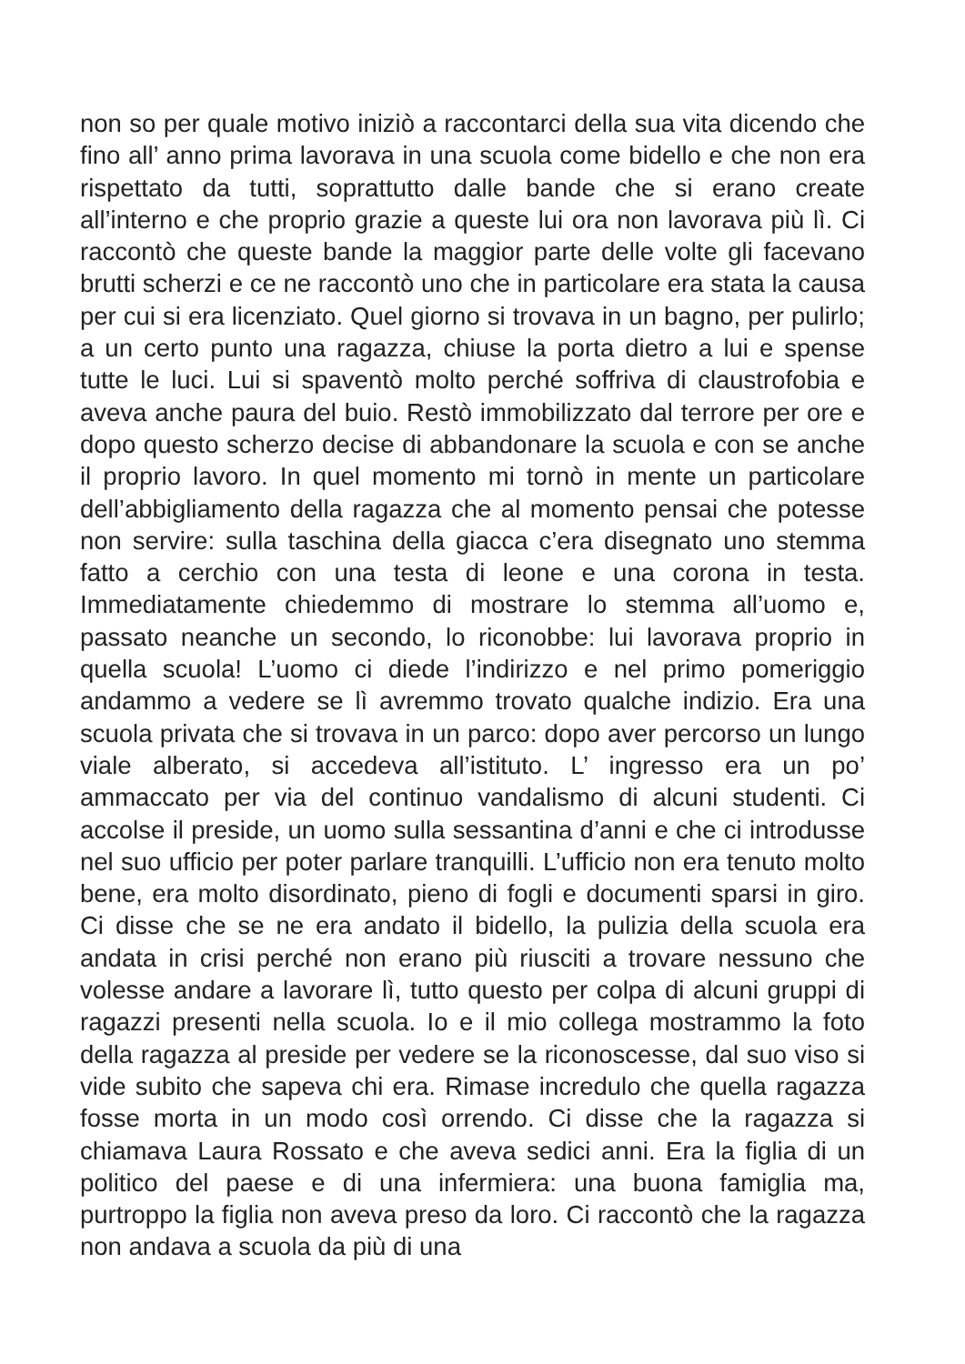non so per quale motivo iniziò a raccontarci della sua vita dicendo che fino all’ anno prima lavorava in una scuola come bidello e che non era rispettato da tutti, soprattutto dalle bande che si erano create all’interno e che proprio grazie a queste lui ora non lavorava più lì. Ci raccontò che queste bande la maggior parte delle volte gli facevano brutti scherzi e ce ne raccontò uno che in particolare era stata la causa per cui si era licenziato. Quel giorno si trovava in un bagno, per pulirlo; a un certo punto una ragazza, chiuse la porta dietro a lui e spense tutte le luci. Lui si spaventò molto perché soffriva di claustrofobia e aveva anche paura del buio. Restò immobilizzato dal terrore per ore e dopo questo scherzo decise di abbandonare la scuola e con se anche il proprio lavoro. In quel momento mi tornò in mente un particolare dell’abbigliamento della ragazza che al momento pensai che potesse non servire: sulla taschina della giacca c’era disegnato uno stemma fatto a cerchio con una testa di leone e una corona in testa. Immediatamente chiedemmo di mostrare lo stemma all’uomo e, passato neanche un secondo, lo riconobbe: lui lavorava proprio in quella scuola! L’uomo ci diede l’indirizzo e nel primo pomeriggio andammo a vedere se lì avremmo trovato qualche indizio. Era una scuola privata che si trovava in un parco: dopo aver percorso un lungo viale alberato, si accedeva all’istituto. L’ ingresso era un po’ ammaccato per via del continuo vandalismo di alcuni studenti. Ci accolse il preside, un uomo sulla sessantina d’anni e che ci introdusse nel suo ufficio per poter parlare tranquilli. L’ufficio non era tenuto molto bene, era molto disordinato, pieno di fogli e documenti sparsi in giro. Ci disse che se ne era andato il bidello, la pulizia della scuola era andata in crisi perché non erano più riusciti a trovare nessuno che volesse andare a lavorare lì, tutto questo per colpa di alcuni gruppi di ragazzi presenti nella scuola. Io e il mio collega mostrammo la foto della ragazza al preside per vedere se la riconoscesse, dal suo viso si vide subito che sapeva chi era. Rimase incredulo che quella ragazza fosse morta in un modo così orrendo. Ci disse che la ragazza si chiamava Laura Rossato e che aveva sedici anni. Era la figlia di un politico del paese e di una infermiera: una buona famiglia ma, purtroppo la figlia non aveva preso da loro. Ci raccontò che la ragazza non andava a scuola da più di una